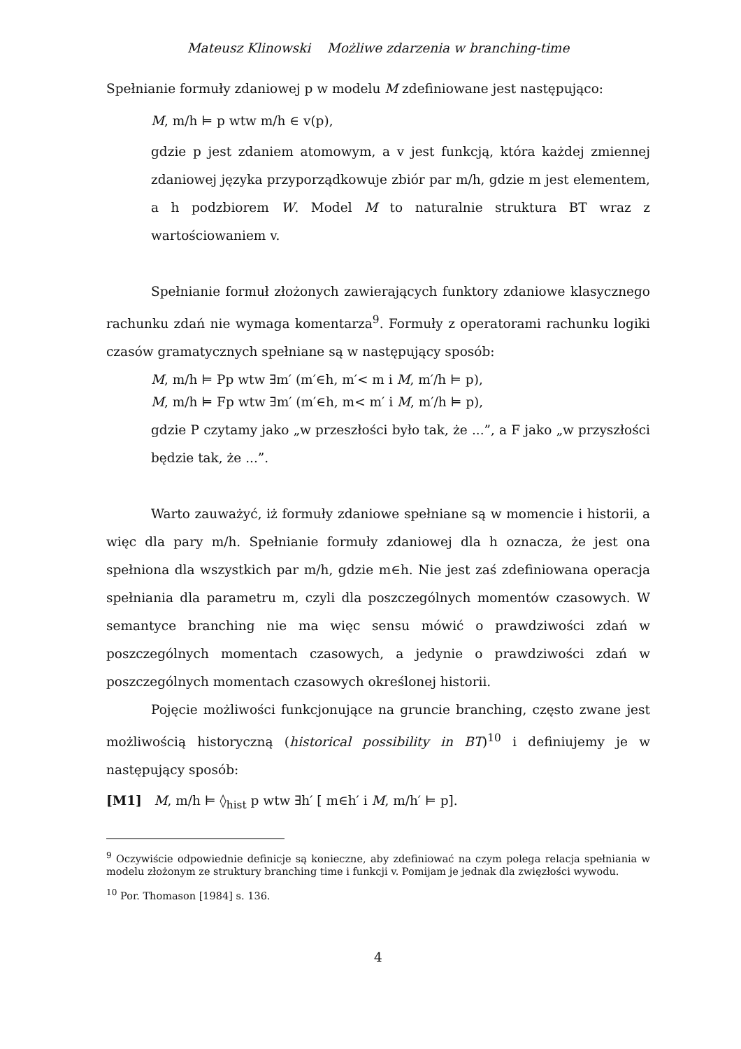Mateusz Klinowski Możliwe zdarzenia w branching-time
Spełnianie formuły zdaniowej p w modelu M zdefiniowane jest następująco:
M, m/h ⊨ p wtw m/h ∈ v(p),
gdzie p jest zdaniem atomowym, a v jest funkcją, która każdej zmiennej zdaniowej języka przyporządkowuje zbiór par m/h, gdzie m jest elementem, a h podzbiorem W. Model M to naturalnie struktura BT wraz z wartościowaniem v.
Spełnianie formuł złożonych zawierających funktory zdaniowe klasycznego rachunku zdań nie wymaga komentarza<sup>9</sup>. Formuły z operatorami rachunku logiki czasów gramatycznych spełniane są w następujący sposób:
M, m/h ⊨ Pp wtw ∃m′ (m′∈h, m′< m i M, m′/h ⊨ p),
M, m/h ⊨ Fp wtw ∃m′ (m′∈h, m< m′ i M, m′/h ⊨ p),
gdzie P czytamy jako „w przeszłości było tak, że ...”, a F jako „w przyszłości będzie tak, że ...”.
Warto zauważyć, iż formuły zdaniowe spełniane są w momencie i historii, a więc dla pary m/h. Spełnianie formuły zdaniowej dla h oznacza, że jest ona spełniona dla wszystkich par m/h, gdzie m∈h. Nie jest zaś zdefiniowana operacja spełniania dla parametru m, czyli dla poszczególnych momentów czasowych. W semantyce branching nie ma więc sensu mówić o prawdziwości zdań w poszczególnych momentach czasowych, a jedynie o prawdziwości zdań w poszczególnych momentach czasowych określonej historii.
Pojęcie możliwości funkcjonujące na gruncie branching, często zwane jest możliwością historyczną (historical possibility in BT)<sup>10</sup> i definiujemy je w następujący sposób:
[M1] M, m/h ⊨ ◊<sub>hist</sub> p wtw ∃h′ [ m∈h′ i M, m/h′ ⊨ p].
<sup>9</sup> Oczywiście odpowiednie definicje są konieczne, aby zdefiniować na czym polega relacja spełniania w modelu złożonym ze struktury branching time i funkcji v. Pomijam je jednak dla zwięzłości wywodu.
<sup>10</sup> Por. Thomason [1984] s. 136.
4